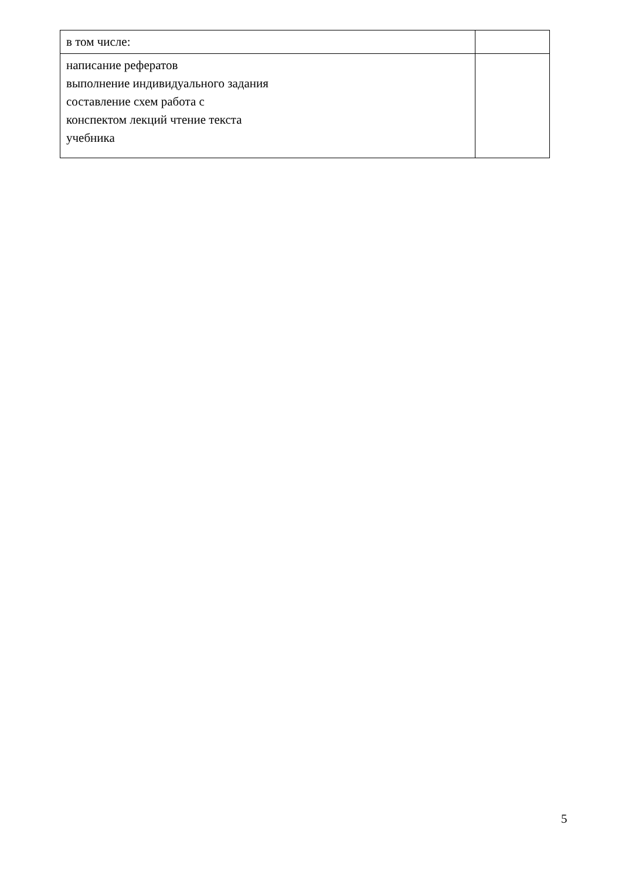| в том числе: | |
| написание рефератов выполнение индивидуального задания составление схем работа с конспектом лекций чтение текста учебника | |
5